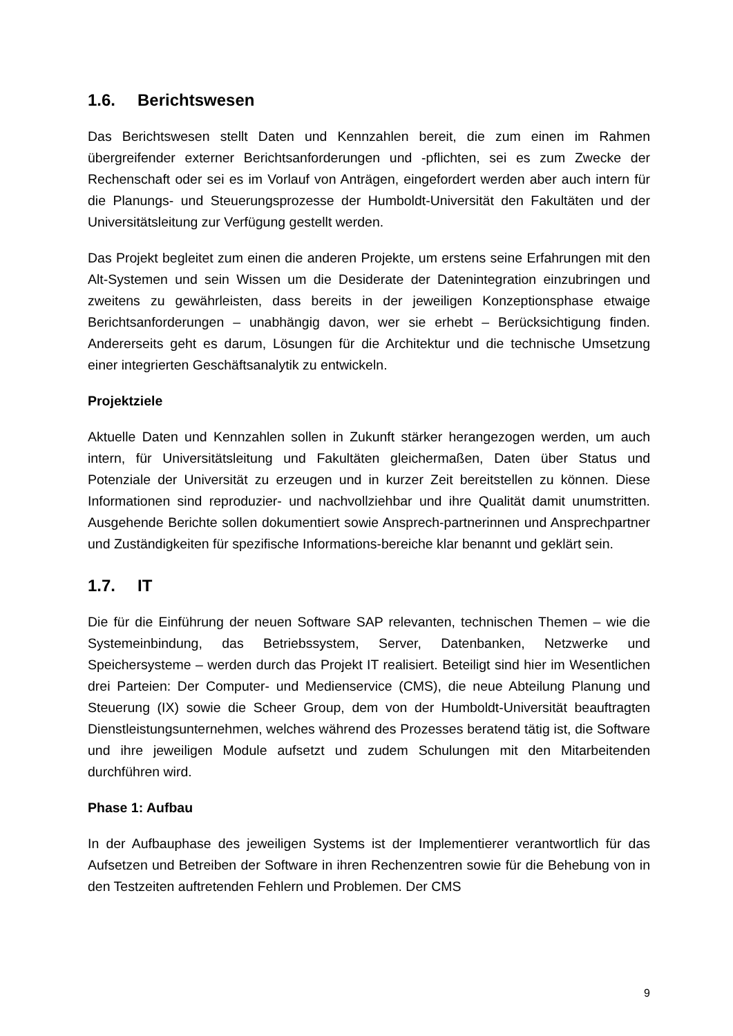1.6. Berichtswesen
Das Berichtswesen stellt Daten und Kennzahlen bereit, die zum einen im Rahmen übergreifender externer Berichtsanforderungen und -pflichten, sei es zum Zwecke der Rechenschaft oder sei es im Vorlauf von Anträgen, eingefordert werden aber auch intern für die Planungs- und Steuerungsprozesse der Humboldt-Universität den Fakultäten und der Universitätsleitung zur Verfügung gestellt werden.
Das Projekt begleitet zum einen die anderen Projekte, um erstens seine Erfahrungen mit den Alt-Systemen und sein Wissen um die Desiderate der Datenintegration einzubringen und zweitens zu gewährleisten, dass bereits in der jeweiligen Konzeptionsphase etwaige Berichtsanforderungen – unabhängig davon, wer sie erhebt – Berücksichtigung finden. Andererseits geht es darum, Lösungen für die Architektur und die technische Umsetzung einer integrierten Geschäftsanalytik zu entwickeln.
Projektziele
Aktuelle Daten und Kennzahlen sollen in Zukunft stärker herangezogen werden, um auch intern, für Universitätsleitung und Fakultäten gleichermaßen, Daten über Status und Potenziale der Universität zu erzeugen und in kurzer Zeit bereitstellen zu können. Diese Informationen sind reproduzier- und nachvollziehbar und ihre Qualität damit unumstritten. Ausgehende Berichte sollen dokumentiert sowie Ansprech-partnerinnen und Ansprechpartner und Zuständigkeiten für spezifische Informations-bereiche klar benannt und geklärt sein.
1.7. IT
Die für die Einführung der neuen Software SAP relevanten, technischen Themen – wie die Systemeinbindung, das Betriebssystem, Server, Datenbanken, Netzwerke und Speichersysteme – werden durch das Projekt IT realisiert. Beteiligt sind hier im Wesentlichen drei Parteien: Der Computer- und Medienservice (CMS), die neue Abteilung Planung und Steuerung (IX) sowie die Scheer Group, dem von der Humboldt-Universität beauftragten Dienstleistungsunternehmen, welches während des Prozesses beratend tätig ist, die Software und ihre jeweiligen Module aufsetzt und zudem Schulungen mit den Mitarbeitenden durchführen wird.
Phase 1: Aufbau
In der Aufbauphase des jeweiligen Systems ist der Implementierer verantwortlich für das Aufsetzen und Betreiben der Software in ihren Rechenzentren sowie für die Behebung von in den Testzeiten auftretenden Fehlern und Problemen. Der CMS
9